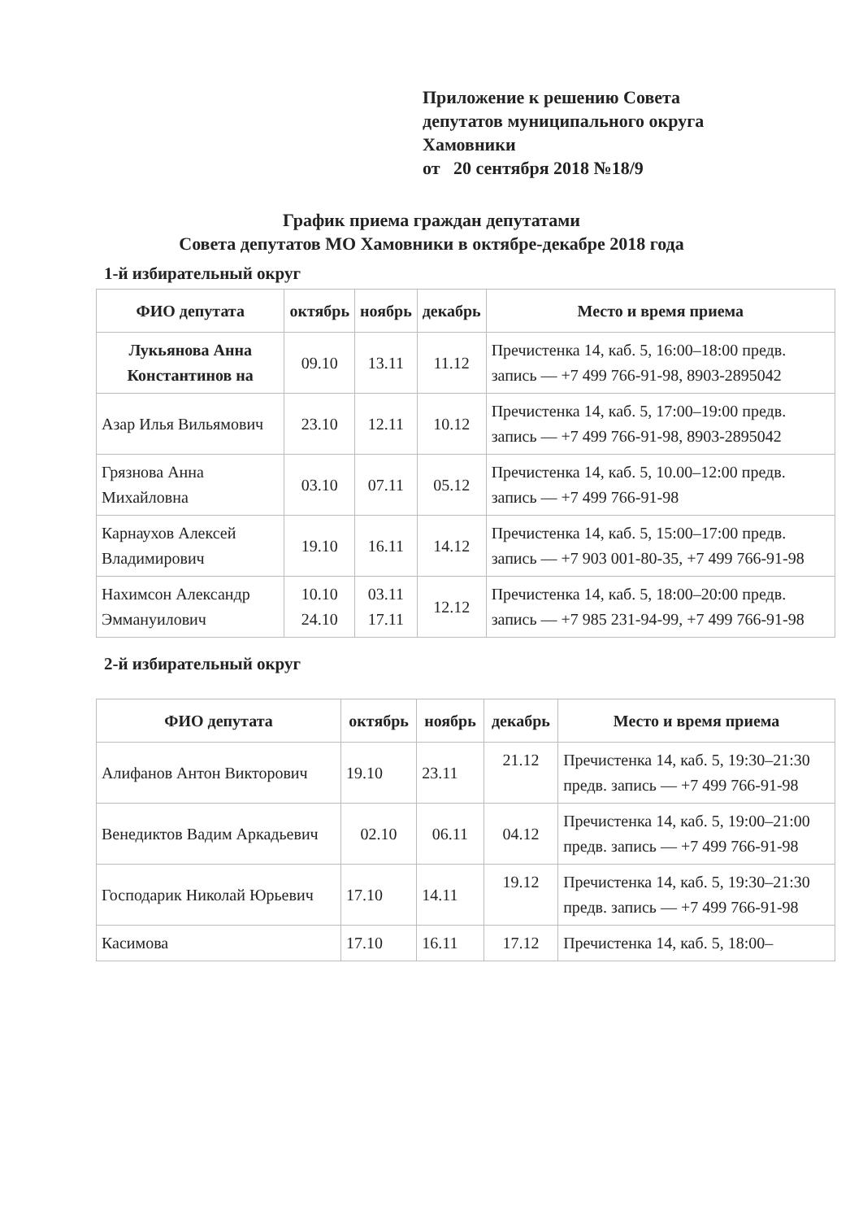Приложение к решению Совета
депутатов муниципального округа
Хамовники
от 20 сентября 2018 №18/9
График приема граждан депутатами
Совета депутатов МО Хамовники в октябре-декабре 2018 года
1-й избирательный округ
| ФИО депутата | октябрь | ноябрь | декабрь | Место и время приема |
| --- | --- | --- | --- | --- |
| Лукьянова Анна Константинов на | 09.10 | 13.11 | 11.12 | Пречистенка 14, каб. 5, 16:00–18:00 предв. запись — +7 499 766-91-98, 8903-2895042 |
| Азар Илья Вильямович | 23.10 | 12.11 | 10.12 | Пречистенка 14, каб. 5, 17:00–19:00 предв. запись — +7 499 766-91-98, 8903-2895042 |
| Грязнова Анна Михайловна | 03.10 | 07.11 | 05.12 | Пречистенка 14, каб. 5, 10.00–12:00 предв. запись — +7 499 766-91-98 |
| Карнаухов Алексей Владимирович | 19.10 | 16.11 | 14.12 | Пречистенка 14, каб. 5, 15:00–17:00 предв. запись — +7 903 001-80-35, +7 499 766-91-98 |
| Нахимсон Александр Эммануилович | 10.10 24.10 | 03.11 17.11 | 12.12 | Пречистенка 14, каб. 5, 18:00–20:00 предв. запись — +7 985 231-94-99, +7 499 766-91-98 |
2-й избирательный округ
| ФИО депутата | октябрь | ноябрь | декабрь | Место и время приема |
| --- | --- | --- | --- | --- |
| Алифанов Антон Викторович | 19.10 | 23.11 | 21.12 | Пречистенка 14, каб. 5, 19:30–21:30 предв. запись — +7 499 766-91-98 |
| Венедиктов Вадим Аркадьевич | 02.10 | 06.11 | 04.12 | Пречистенка 14, каб. 5, 19:00–21:00 предв. запись — +7 499 766-91-98 |
| Господарик Николай Юрьевич | 17.10 | 14.11 | 19.12 | Пречистенка 14, каб. 5, 19:30–21:30 предв. запись — +7 499 766-91-98 |
| Касимова | 17.10 | 16.11 | 17.12 | Пречистенка 14, каб. 5, 18:00– |